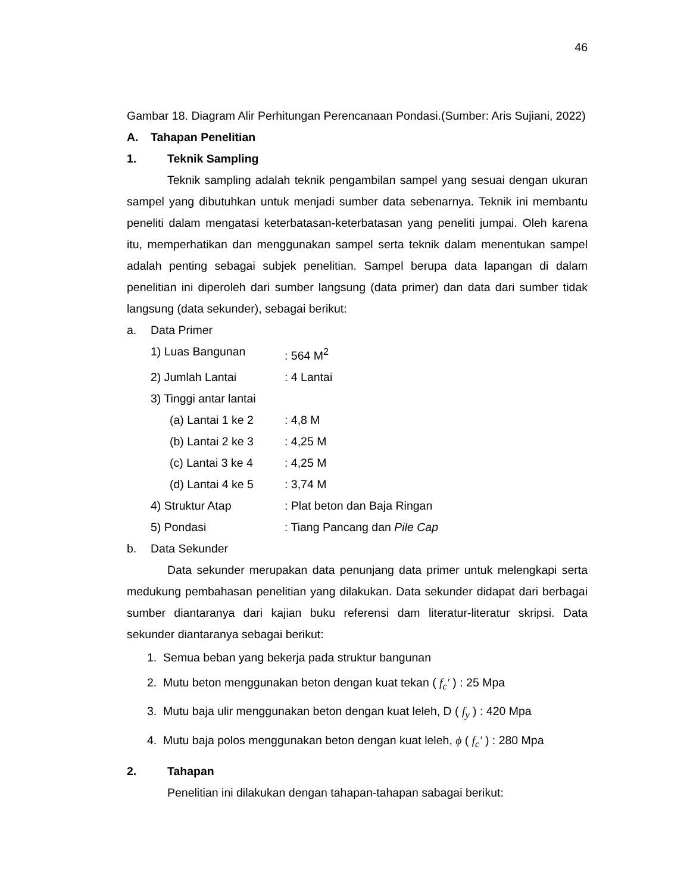46
Gambar 18. Diagram Alir Perhitungan Perencanaan Pondasi.(Sumber: Aris Sujiani, 2022)
A. Tahapan Penelitian
1. Teknik Sampling
Teknik sampling adalah teknik pengambilan sampel yang sesuai dengan ukuran sampel yang dibutuhkan untuk menjadi sumber data sebenarnya. Teknik ini membantu peneliti dalam mengatasi keterbatasan-keterbatasan yang peneliti jumpai. Oleh karena itu, memperhatikan dan menggunakan sampel serta teknik dalam menentukan sampel adalah penting sebagai subjek penelitian. Sampel berupa data lapangan di dalam penelitian ini diperoleh dari sumber langsung (data primer) dan data dari sumber tidak langsung (data sekunder), sebagai berikut:
a. Data Primer
1) Luas Bangunan: 564 M<sup>2</sup>
2) Jumlah Lantai: 4 Lantai
3) Tinggi antar lantai
(a) Lantai 1 ke 2: 4,8 M
(b) Lantai 2 ke 3: 4,25 M
(c) Lantai 3 ke 4: 4,25 M
(d) Lantai 4 ke 5: 3,74 M
4) Struktur Atap: Plat beton dan Baja Ringan
5) Pondasi: Tiang Pancang dan Pile Cap
b. Data Sekunder
Data sekunder merupakan data penunjang data primer untuk melengkapi serta medukung pembahasan penelitian yang dilakukan. Data sekunder didapat dari berbagai sumber diantaranya dari kajian buku referensi dam literatur-literatur skripsi. Data sekunder diantaranya sebagai berikut:
1. Semua beban yang bekerja pada struktur bangunan
2. Mutu beton menggunakan beton dengan kuat tekan ( f<sub>c</sub>' ) : 25 Mpa
3. Mutu baja ulir menggunakan beton dengan kuat leleh, D ( f<sub>y</sub> ) : 420 Mpa
4. Mutu baja polos menggunakan beton dengan kuat leleh, ϕ ( f<sub>c</sub>' ) : 280 Mpa
2. Tahapan
Penelitian ini dilakukan dengan tahapan-tahapan sabagai berikut: